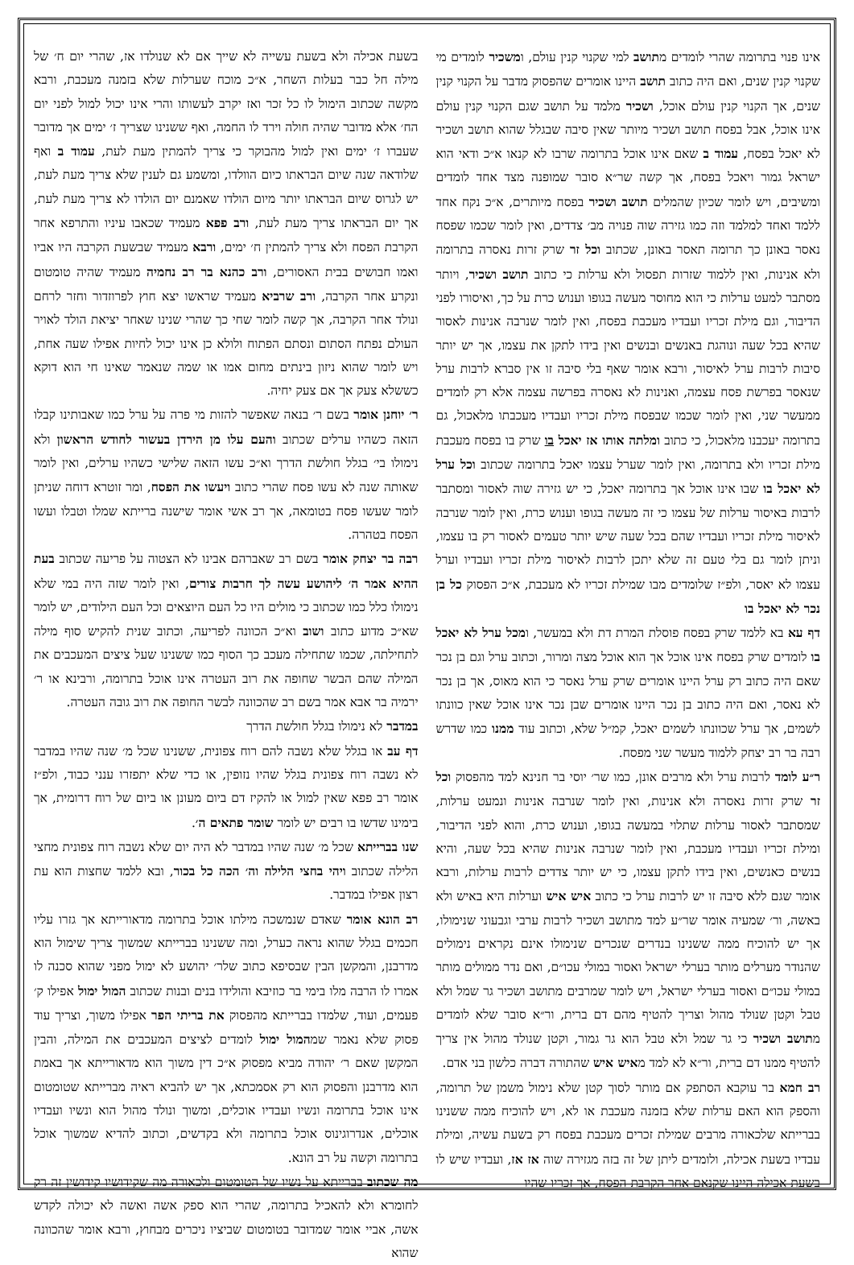אינו פנוי בתרומה שהרי לומדים מתושב למי שקנוי קנין עולם, ומשכיר לומדים מי שקנוי קנין שנים, ואם היה כתוב תושב היינו אומרים שהפסוק מדבר על הקנוי קנין שנים, אך הקנוי קנין עולם אוכל, ושכיר מלמד על תושב שגם הקנוי קנין עולם אינו אוכל, אבל בפסח תושב ושכיר מיותר שאין סיבה שבגלל שהוא תושב ושכיר לא יאכל בפסח, עמוד ב שאם אינו אוכל בתרומה שרבו לא קנאו א״כ ודאי הוא ישראל גמור ויאכל בפסח, אך קשה שר״א סובר שמופנה מצד אחד לומדים ומשיבים, ויש לומר שכיון שהמלים תושב ושכיר בפסח מיותרים, א״כ נקח אחד ללמד ואחד למלמד וזה כמו גזירה שוה פנויה מב׳ צדדים, ואין לומר שכמו שפסח נאסר באונן כך תרומה תאסר באונן, שכתוב וכל זר שרק זרות נאסרה בתרומה ולא אנינות, ואין ללמוד שזרות תפסול ולא ערלות כי כתוב תושב ושכיר, ויותר מסתבר למעט ערלות כי הוא מחוסר מעשה בגופו וענוש כרת על כך, ואיסורו לפני הדיבור, וגם מילת זכריו ועבדיו מעכבת בפסח, ואין לומר שנרבה אנינות לאסור שהיא בכל שעה ונוהגת באנשים ובנשים ואין בידו לתקן את עצמו, אך יש יותר סיבות לרבות ערל לאיסור, ורבא אומר שאף בלי סיבה זו אין סברא לרבות ערל שנאסר בפרשת פסח עצמה, ואנינות לא נאסרה בפרשה עצמה אלא רק לומדים ממעשר שני, ואין לומר שכמו שבפסח מילת זכריו ועבדיו מעכבתו מלאכול, גם בתרומה יעכבנו מלאכול, כי כתוב ומלתה אותו אז יאכל בו שרק בו בפסח מעכבת מילת זכריו ולא בתרומה, ואין לומר שערל עצמו יאכל בתרומה שכתוב וכל ערל לא יאכל בו שבו אינו אוכל אך בתרומה יאכל, כי יש גזירה שוה לאסור ומסתבר לרבות באיסור ערלות של עצמו כי זה מעשה בגופו וענוש כרת, ואין לומר שנרבה לאיסור מילת זכריו ועבדיו שהם בכל שעה שיש יותר טעמים לאסור רק בו עצמו, וניתן לומר גם בלי טעם זה שלא יתכן לרבות לאיסור מילת זכריו ועבדיו וערל עצמו לא יאסר, ולפ״ז שלומדים מבו שמילת זכריו לא מעכבת, א״כ הפסוק כל בן נכר לא יאכל בו
דף עא בא ללמד שרק בפסח פוסלת המרת דת ולא במעשר, ומכל ערל לא יאכל בו לומדים שרק בפסח אינו אוכל אך הוא אוכל מצה ומרור, וכתוב ערל וגם בן נכר שאם היה כתוב רק ערל היינו אומרים שרק ערל נאסר כי הוא מאוס, אך בן נכר לא נאסר, ואם היה כתוב בן נכר היינו אומרים שבן נכר אינו אוכל שאין כוונתו לשמים, אך ערל שכוונתו לשמים יאכל, קמ״ל שלא, וכתוב עוד ממנו כמו שדרש רבה בר רב יצחק ללמוד מעשר שני מפסח.
ר״ע לומד לרבות ערל ולא מרבים אונן, כמו שר׳ יוסי בר חנינא למד מהפסוק וכל זר שרק זרות נאסרה ולא אנינות, ואין לומר שנרבה אנינות ונמעט ערלות, שמסתבר לאסור ערלות שתלוי במעשה בגופו, וענוש כרת, והוא לפני הדיבור, ומילת זכריו ועבדיו מעכבת, ואין לומר שנרבה אנינות שהיא בכל שעה, והיא בנשים כאנשים, ואין בידו לתקן עצמו, כי יש יותר צדדים לרבות ערלות, ורבא אומר שגם ללא סיבה זו יש לרבות ערל כי כתוב איש איש וערלות היא באיש ולא באשה, ור׳ שמעיה אומר שר״ע למד מתושב ושכיר לרבות ערבי וגבעוני שנימולו, אך יש להוכיח ממה ששנינו בנדרים שנכרים שנימולו אינם נקראים נימולים שהנודר מערלים מותר בערלי ישראל ואסור במולי עכו״ם, ואם נדר ממולים מותר במולי עכו״ם ואסור בערלי ישראל, ויש לומר שמרבים מתושב ושכיר גר שמל ולא טבל וקטן שנולד מהול וצריך להטיף מהם דם ברית, ור״א סובר שלא לומדים מתושב ושכיר כי גר שמל ולא טבל הוא גר גמור, וקטן שנולד מהול אין צריך להטיף ממנו דם ברית, ור״א לא למד מאיש איש שהתורה דברה כלשון בני אדם.
רב חמא בר עוקבא הסתפק אם מותר לסוך קטן שלא נימול משמן של תרומה, והספק הוא האם ערלות שלא בזמנה מעכבת או לא, ויש להוכיח ממה ששנינו בברייתא שלכאורה מרבים שמילת זכרים מעכבת בפסח רק בשעת עשיה, ומילת עבדיו בשעת אכילה, ולומדים ליתן של זה בזה מגזירה שוה אז אז, ועבדיו שיש לו בשעת אכילה היינו שקנאם אחר הקרבת הפסח, אך זכריו שהיו
בשעת אכילה ולא בשעת עשייה לא שייך אם לא שנולדו אז, שהרי יום ח׳ של מילה חל כבר בעלות השחר, א״כ מוכח שערלות שלא בזמנה מעכבת, ורבא מקשה שכתוב הימול לו כל זכר ואז יקרב לעשותו והרי אינו יכול למול לפני יום הח׳ אלא מדובר שהיה חולה וירד לו החמה, ואף ששנינו שצריך ז׳ ימים אך מדובר שעברו ז׳ ימים ואין למול מהבוקר כי צריך להמתין מעת לעת, עמוד ב ואף שלודאה שנה שיום הבראתו כיום הוולדו, ומשמע גם לענין שלא צריך מעת לעת, יש לגרוס שיום הבראתו יותר מיום הולדו שאמנם יום הולדו לא צריך מעת לעת, אך יום הבראתו צריך מעת לעת, ורב פפא מעמיד שכאבו עיניו והתרפא אחר הקרבת הפסח ולא צריך להמתין ח׳ ימים, ורבא מעמיד שבשעת הקרבה היו אביו ואמו חבושים בבית האסורים, ורב כהנא בר רב נחמיה מעמיד שהיה טומטום ונקרע אחר הקרבה, ורב שרביא מעמיד שראשו יצא חוץ לפרוזדור וחזר לרחם ונולד אחר הקרבה, אך קשה לומר שחי כך שהרי שנינו שאחר יציאת הולד לאויר העולם נפתח הסתום ונסתם הפתוח ולולא כן אינו יכול לחיות אפילו שעה אחת, ויש לומר שהוא ניזון בינתים מחום אמו או שמה שנאמר שאינו חי הוא דוקא כששלא צעק אך אם צעק יחיה.
ר׳ יוחנן אומר בשם ר׳ בנאה שאפשר להזות מי פרה על ערל כמו שאבותינו קבלו הזאה כשהיו ערלים שכתוב והעם עלו מן הירדן בעשור לחודש הראשון ולא נימולו בי׳ בגלל חולשת הדרך וא״כ עשו הזאה שלישי כשהיו ערלים, ואין לומר שאותה שנה לא עשו פסח שהרי כתוב ויעשו את הפסח, ומר זוטרא דוחה שניתן לומר שעשו פסח בטומאה, אך רב אשי אומר שישנה ברייתא שמלו וטבלו ועשו הפסח בטהרה.
רבה בר יצחק אומר בשם רב שאברהם אבינו לא הצטוה על פריעה שכתוב בעת ההיא אמר ה׳ ליהושע עשה לך חרבות צורים, ואין לומר שזה היה במי שלא נימולו כלל כמו שכתוב כי מולים היו כל העם היוצאים וכל העם הילודים, יש לומר שא״כ מדוע כתוב ושוב וא״כ הכוונה לפריעה, וכתוב שנית להקיש סוף מילה לתחילתה, שכמו שתחילה מעכב כך הסוף כמו ששנינו שעל ציצים המעכבים את המילה שהם הבשר שחופה את רוב העטרה אינו אוכל בתרומה, ורבינא או ר׳ ירמיה בר אבא אמר בשם רב שהכוונה לבשר החופה את רוב גובה העטרה.
במדבר לא נימולו בגלל חולשת הדרך
דף עב או בגלל שלא נשבה להם רוח צפונית, ששנינו שכל מ׳ שנה שהיו במדבר לא נשבה רוח צפונית בגלל שהיו נזופין, או כדי שלא יתפזרו ענני כבוד, ולפ״ז אומר רב פפא שאין למול או להקיז דם ביום מעונן או ביום של רוח דרומית, אך בימינו שדשו בו רבים יש לומר שומר פתאים ה׳.
שנו בברייתא שכל מ׳ שנה שהיו במדבר לא היה יום שלא נשבה רוח צפונית מחצי הלילה שכתוב ויהי בחצי הלילה וה׳ הכה כל בכור, ובא ללמד שחצות הוא עת רצון אפילו במדבר.
רב הונא אומר שאדם שנמשכה מילתו אוכל בתרומה מדאורייתא אך גזרו עליו חכמים בגלל שהוא נראה כערל, ומה ששנינו בברייתא שמשוך צריך שימול הוא מדרבנן, והמקשן הבין שבסיפא כתוב שלר׳ יהושע לא ימול מפני שהוא סכנה לו אמרו לו הרבה מלו בימי בר כוזיבא והולידו בנים ובנות שכתוב המול ימול אפילו ק׳ פעמים, ועוד, שלמדו בברייתא מהפסוק את בריתי הפר אפילו משוך, וצריך עוד פסוק שלא נאמר שמהמול ימול לומדים לציצים המעכבים את המילה, והבין המקשן שאם ר׳ יהודה מביא מפסוק א״כ דין משוך הוא מדאורייתא אך באמת הוא מדרבנן והפסוק הוא רק אסמכתא, אך יש להביא ראיה מברייתא שטומטום אינו אוכל בתרומה ונשיו ועבדיו אוכלים, ומשוך ונולד מהול הוא ונשיו ועבדיו אוכלים, אנדרוגינוס אוכל בתרומה ולא בקדשים, וכתוב להדיא שמשוך אוכל בתרומה וקשה על רב הונא.
מה שכתוב בברייתא על נשיו של הטומטום ולכאורה מה שקידושיו קידושין זה רק לחומרא ולא להאכיל בתרומה, שהרי הוא ספק אשה ואשה לא יכולה לקדש אשה, אביי אומר שמדובר בטומטום שביציו ניכרים מבחוץ, ורבא אומר שהכוונה שהוא